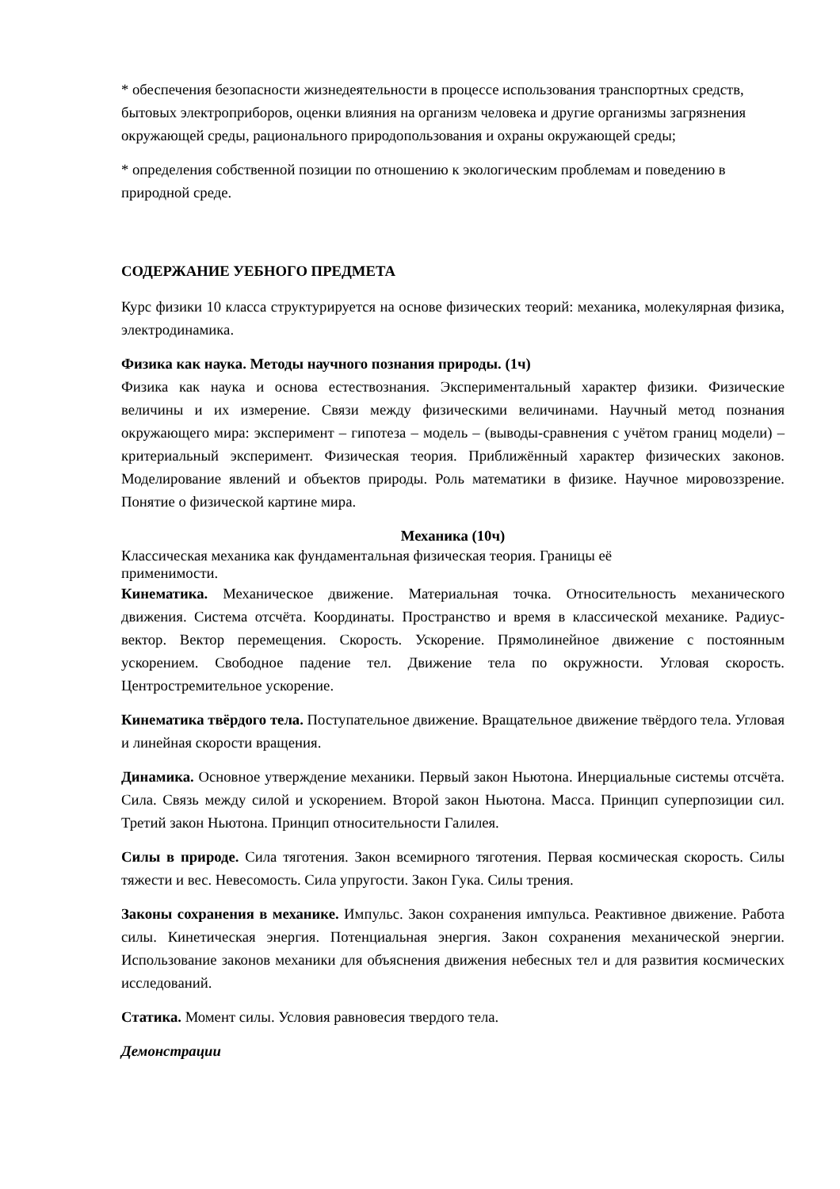* обеспечения безопасности жизнедеятельности в процессе использования транспортных средств, бытовых электроприборов, оценки влияния на организм человека и другие организмы загрязнения окружающей среды, рационального природопользования и охраны окружающей среды;
* определения собственной позиции по отношению к экологическим проблемам и поведению в природной среде.
СОДЕРЖАНИЕ УЕБНОГО ПРЕДМЕТА
Курс физики 10 класса структурируется на основе физических теорий: механика, молекулярная физика, электродинамика.
Физика как наука. Методы научного познания природы. (1ч)
Физика как наука и основа естествознания. Экспериментальный характер физики. Физические величины и их измерение. Связи между физическими величинами. Научный метод познания окружающего мира: эксперимент – гипотеза – модель – (выводы-сравнения с учётом границ модели) – критериальный эксперимент. Физическая теория. Приближённый характер физических законов. Моделирование явлений и объектов природы. Роль математики в физике. Научное мировоззрение. Понятие о физической картине мира.
Механика (10ч)
Классическая механика как фундаментальная физическая теория. Границы её
применимости.
Кинематика. Механическое движение. Материальная точка. Относительность механического движения. Система отсчёта. Координаты. Пространство и время в классической механике. Радиус-вектор. Вектор перемещения. Скорость. Ускорение. Прямолинейное движение с постоянным ускорением. Свободное падение тел. Движение тела по окружности. Угловая скорость. Центростремительное ускорение.
Кинематика твёрдого тела. Поступательное движение. Вращательное движение твёрдого тела. Угловая и линейная скорости вращения.
Динамика. Основное утверждение механики. Первый закон Ньютона. Инерциальные системы отсчёта. Сила. Связь между силой и ускорением. Второй закон Ньютона. Масса. Принцип суперпозиции сил. Третий закон Ньютона. Принцип относительности Галилея.
Силы в природе. Сила тяготения. Закон всемирного тяготения. Первая космическая скорость. Силы тяжести и вес. Невесомость. Сила упругости. Закон Гука. Силы трения.
Законы сохранения в механике. Импульс. Закон сохранения импульса. Реактивное движение. Работа силы. Кинетическая энергия. Потенциальная энергия. Закон сохранения механической энергии. Использование законов механики для объяснения движения небесных тел и для развития космических исследований.
Статика. Момент силы. Условия равновесия твердого тела.
Демонстрации